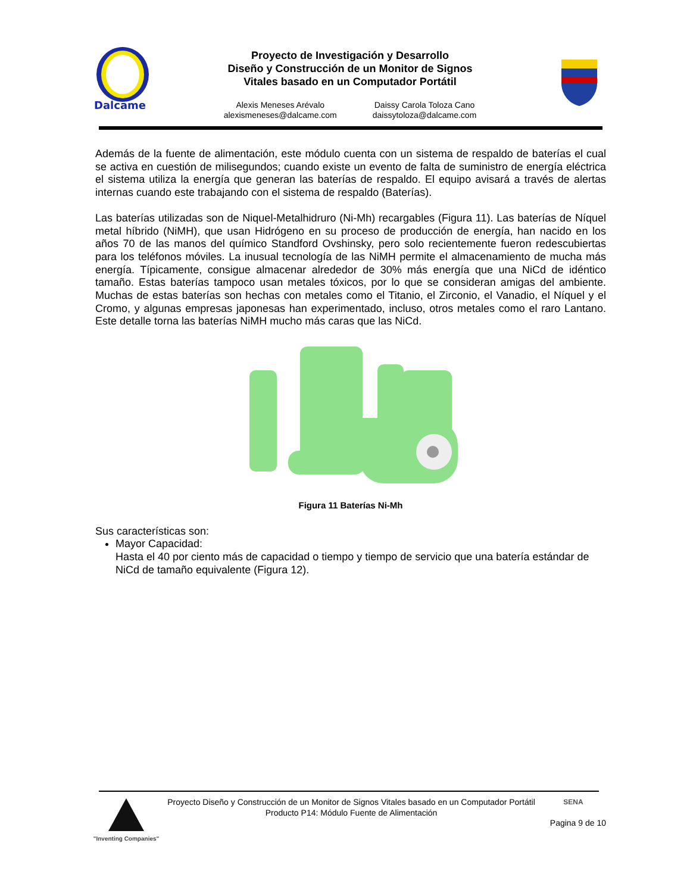Dalcame
Proyecto de Investigación y Desarrollo
Diseño y Construcción de un Monitor de Signos
Vitales basado en un Computador Portátil
Alexis Meneses Arévalo
alexismeneses@dalcame.com
Daissy Carola Toloza Cano
daissytoloza@dalcame.com
Además de la fuente de alimentación, este módulo cuenta con un sistema de respaldo de baterías el cual se activa en cuestión de milisegundos; cuando existe un evento de falta de suministro de energía eléctrica el sistema utiliza la energía que generan las baterías de respaldo. El equipo avisará a través de alertas internas cuando este trabajando con el sistema de respaldo (Baterías).
Las baterías utilizadas son de Niquel-Metalhidruro (Ni-Mh) recargables (Figura 11). Las baterías de Níquel metal híbrido (NiMH), que usan Hidrógeno en su proceso de producción de energía, han nacido en los años 70 de las manos del químico Standford Ovshinsky, pero solo recientemente fueron redescubiertas para los teléfonos móviles. La inusual tecnología de las NiMH permite el almacenamiento de mucha más energía. Típicamente, consigue almacenar alrededor de 30% más energía que una NiCd de idéntico tamaño. Estas baterías tampoco usan metales tóxicos, por lo que se consideran amigas del ambiente. Muchas de estas baterías son hechas con metales como el Titanio, el Zirconio, el Vanadio, el Níquel y el Cromo, y algunas empresas japonesas han experimentado, incluso, otros metales como el raro Lantano. Este detalle torna las baterías NiMH mucho más caras que las NiCd.
Figura 11 Baterías Ni-Mh
Sus características son:
Mayor Capacidad:
Hasta el 40 por ciento más de capacidad o tiempo y tiempo de servicio que una batería estándar de NiCd de tamaño equivalente (Figura 12).
"Inventing Companies"
Proyecto Diseño y Construcción de un Monitor de Signos Vitales basado en un Computador Portátil
Producto P14: Módulo Fuente de Alimentación
SENA
Pagina 9 de 10